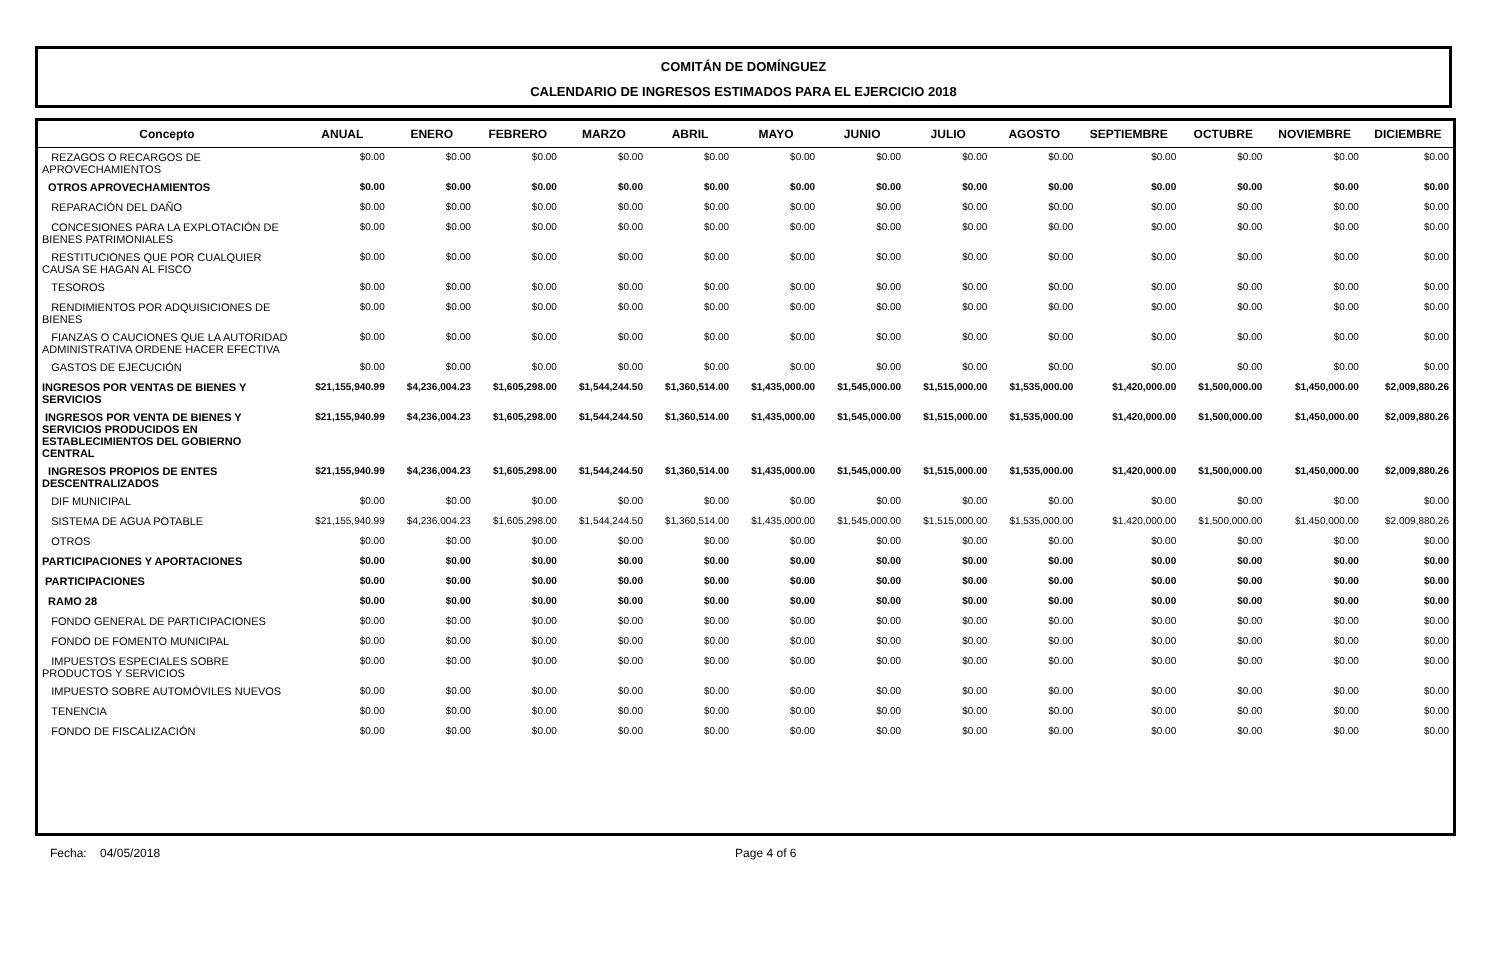COMITÁN DE DOMÍNGUEZ
CALENDARIO DE INGRESOS ESTIMADOS PARA EL EJERCICIO 2018
| Concepto | ANUAL | ENERO | FEBRERO | MARZO | ABRIL | MAYO | JUNIO | JULIO | AGOSTO | SEPTIEMBRE | OCTUBRE | NOVIEMBRE | DICIEMBRE |
| --- | --- | --- | --- | --- | --- | --- | --- | --- | --- | --- | --- | --- | --- |
| REZAGOS O RECARGOS DE APROVECHAMIENTOS | $0.00 | $0.00 | $0.00 | $0.00 | $0.00 | $0.00 | $0.00 | $0.00 | $0.00 | $0.00 | $0.00 | $0.00 | $0.00 |
| OTROS APROVECHAMIENTOS | $0.00 | $0.00 | $0.00 | $0.00 | $0.00 | $0.00 | $0.00 | $0.00 | $0.00 | $0.00 | $0.00 | $0.00 | $0.00 |
| REPARACIÓN DEL DAÑO | $0.00 | $0.00 | $0.00 | $0.00 | $0.00 | $0.00 | $0.00 | $0.00 | $0.00 | $0.00 | $0.00 | $0.00 | $0.00 |
| CONCESIONES PARA LA EXPLOTACIÓN DE BIENES PATRIMONIALES | $0.00 | $0.00 | $0.00 | $0.00 | $0.00 | $0.00 | $0.00 | $0.00 | $0.00 | $0.00 | $0.00 | $0.00 | $0.00 |
| RESTITUCIONES QUE POR CUALQUIER CAUSA SE HAGAN AL FISCO | $0.00 | $0.00 | $0.00 | $0.00 | $0.00 | $0.00 | $0.00 | $0.00 | $0.00 | $0.00 | $0.00 | $0.00 | $0.00 |
| TESOROS | $0.00 | $0.00 | $0.00 | $0.00 | $0.00 | $0.00 | $0.00 | $0.00 | $0.00 | $0.00 | $0.00 | $0.00 | $0.00 |
| RENDIMIENTOS POR ADQUISICIONES DE BIENES | $0.00 | $0.00 | $0.00 | $0.00 | $0.00 | $0.00 | $0.00 | $0.00 | $0.00 | $0.00 | $0.00 | $0.00 | $0.00 |
| FIANZAS O CAUCIONES QUE LA AUTORIDAD ADMINISTRATIVA ORDENE HACER EFECTIVA | $0.00 | $0.00 | $0.00 | $0.00 | $0.00 | $0.00 | $0.00 | $0.00 | $0.00 | $0.00 | $0.00 | $0.00 | $0.00 |
| GASTOS DE EJECUCIÓN | $0.00 | $0.00 | $0.00 | $0.00 | $0.00 | $0.00 | $0.00 | $0.00 | $0.00 | $0.00 | $0.00 | $0.00 | $0.00 |
| INGRESOS POR VENTAS DE BIENES Y SERVICIOS | $21,155,940.99 | $4,236,004.23 | $1,605,298.00 | $1,544,244.50 | $1,360,514.00 | $1,435,000.00 | $1,545,000.00 | $1,515,000.00 | $1,535,000.00 | $1,420,000.00 | $1,500,000.00 | $1,450,000.00 | $2,009,880.26 |
| INGRESOS POR VENTA DE BIENES Y SERVICIOS PRODUCIDOS EN ESTABLECIMIENTOS DEL GOBIERNO CENTRAL | $21,155,940.99 | $4,236,004.23 | $1,605,298.00 | $1,544,244.50 | $1,360,514.00 | $1,435,000.00 | $1,545,000.00 | $1,515,000.00 | $1,535,000.00 | $1,420,000.00 | $1,500,000.00 | $1,450,000.00 | $2,009,880.26 |
| INGRESOS PROPIOS DE ENTES DESCENTRALIZADOS | $21,155,940.99 | $4,236,004.23 | $1,605,298.00 | $1,544,244.50 | $1,360,514.00 | $1,435,000.00 | $1,545,000.00 | $1,515,000.00 | $1,535,000.00 | $1,420,000.00 | $1,500,000.00 | $1,450,000.00 | $2,009,880.26 |
| DIF MUNICIPAL | $0.00 | $0.00 | $0.00 | $0.00 | $0.00 | $0.00 | $0.00 | $0.00 | $0.00 | $0.00 | $0.00 | $0.00 | $0.00 |
| SISTEMA DE AGUA POTABLE | $21,155,940.99 | $4,236,004.23 | $1,605,298.00 | $1,544,244.50 | $1,360,514.00 | $1,435,000.00 | $1,545,000.00 | $1,515,000.00 | $1,535,000.00 | $1,420,000.00 | $1,500,000.00 | $1,450,000.00 | $2,009,880.26 |
| OTROS | $0.00 | $0.00 | $0.00 | $0.00 | $0.00 | $0.00 | $0.00 | $0.00 | $0.00 | $0.00 | $0.00 | $0.00 | $0.00 |
| PARTICIPACIONES Y APORTACIONES | $0.00 | $0.00 | $0.00 | $0.00 | $0.00 | $0.00 | $0.00 | $0.00 | $0.00 | $0.00 | $0.00 | $0.00 | $0.00 |
| PARTICIPACIONES | $0.00 | $0.00 | $0.00 | $0.00 | $0.00 | $0.00 | $0.00 | $0.00 | $0.00 | $0.00 | $0.00 | $0.00 | $0.00 |
| RAMO 28 | $0.00 | $0.00 | $0.00 | $0.00 | $0.00 | $0.00 | $0.00 | $0.00 | $0.00 | $0.00 | $0.00 | $0.00 | $0.00 |
| FONDO GENERAL DE PARTICIPACIONES | $0.00 | $0.00 | $0.00 | $0.00 | $0.00 | $0.00 | $0.00 | $0.00 | $0.00 | $0.00 | $0.00 | $0.00 | $0.00 |
| FONDO DE FOMENTO MUNICIPAL | $0.00 | $0.00 | $0.00 | $0.00 | $0.00 | $0.00 | $0.00 | $0.00 | $0.00 | $0.00 | $0.00 | $0.00 | $0.00 |
| IMPUESTOS ESPECIALES SOBRE PRODUCTOS Y SERVICIOS | $0.00 | $0.00 | $0.00 | $0.00 | $0.00 | $0.00 | $0.00 | $0.00 | $0.00 | $0.00 | $0.00 | $0.00 | $0.00 |
| IMPUESTO SOBRE AUTOMÓVILES NUEVOS | $0.00 | $0.00 | $0.00 | $0.00 | $0.00 | $0.00 | $0.00 | $0.00 | $0.00 | $0.00 | $0.00 | $0.00 | $0.00 |
| TENENCIA | $0.00 | $0.00 | $0.00 | $0.00 | $0.00 | $0.00 | $0.00 | $0.00 | $0.00 | $0.00 | $0.00 | $0.00 | $0.00 |
| FONDO DE FISCALIZACIÓN | $0.00 | $0.00 | $0.00 | $0.00 | $0.00 | $0.00 | $0.00 | $0.00 | $0.00 | $0.00 | $0.00 | $0.00 | $0.00 |
Fecha: 04/05/2018 Page 4 of 6